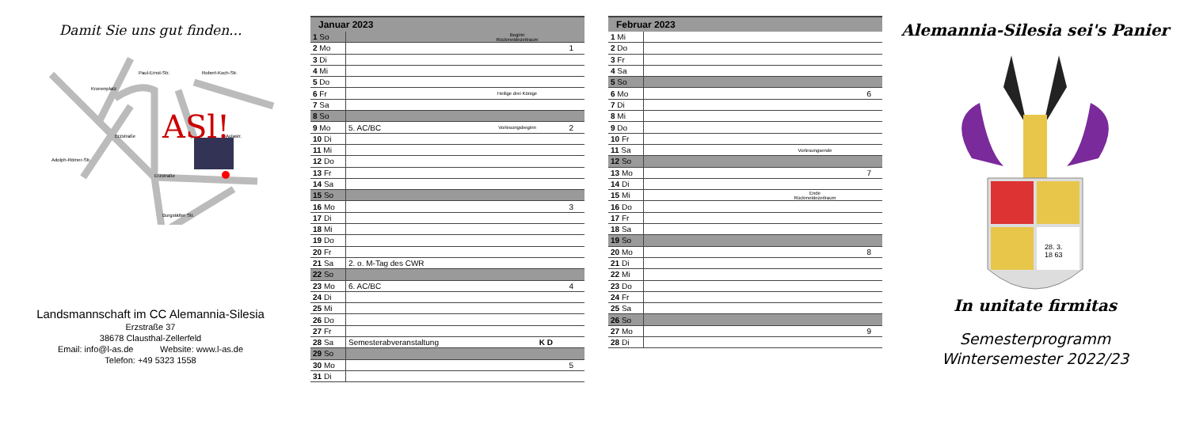Damit Sie uns gut finden...
Erzstraße
Burgstätter Str.
Adolph-Römer-Str.
Kronenplatz
Paul-Ernst-Str.
Robert-Koch-Str.
Aulastr.
Erzstraße
ASl!
Landsmannschaft im CC Alemannia-Silesia
Erzstraße 37
38678 Clausthal-Zellerfeld
Email: info@l-as.de Website: www.l-as.de
Telefon: +49 5323 1558
| Januar 2023 | | | |
| --- | --- | --- | --- |
| 1 So | | Beginn Rückmeldezeitraum | |
| 2 Mo | | | 1 |
| 3 Di | | | |
| 4 Mi | | | |
| 5 Do | | | |
| 6 Fr | | Heilige drei Könige | |
| 7 Sa | | | |
| 8 So | | | |
| 9 Mo | 5. AC/BC | Vorlesungsbeginn | 2 |
| 10 Di | | | |
| 11 Mi | | | |
| 12 Do | | | |
| 13 Fr | | | |
| 14 Sa | | | |
| 15 So | | | |
| 16 Mo | | | 3 |
| 17 Di | | | |
| 18 Mi | | | |
| 19 Do | | | |
| 20 Fr | | | |
| 21 Sa | 2. o. M-Tag des CWR | | |
| 22 So | | | |
| 23 Mo | 6. AC/BC | | 4 |
| 24 Di | | | |
| 25 Mi | | | |
| 26 Do | | | |
| 27 Fr | | | |
| 28 Sa | Semesterabveranstaltung | K D | |
| 29 So | | | |
| 30 Mo | | | 5 |
| 31 Di | | | |
| Februar 2023 | | | |
| --- | --- | --- | --- |
| 1 Mi | | | |
| 2 Do | | | |
| 3 Fr | | | |
| 4 Sa | | | |
| 5 So | | | |
| 6 Mo | | | 6 |
| 7 Di | | | |
| 8 Mi | | | |
| 9 Do | | | |
| 10 Fr | | | |
| 11 Sa | | Vorlesungsende | |
| 12 So | | | |
| 13 Mo | | | 7 |
| 14 Di | | | |
| 15 Mi | | Ende Rückmeldezeitraum | |
| 16 Do | | | |
| 17 Fr | | | |
| 18 Sa | | | |
| 19 So | | | |
| 20 Mo | | | 8 |
| 21 Di | | | |
| 22 Mi | | | |
| 23 Do | | | |
| 24 Fr | | | |
| 25 Sa | | | |
| 26 So | | | |
| 27 Mo | | | 9 |
| 28 Di | | | |
Alemannia-Silesia sei's Panier
28. 3.
18 63
In unitate firmitas
Semesterprogramm
Wintersemester 2022/23